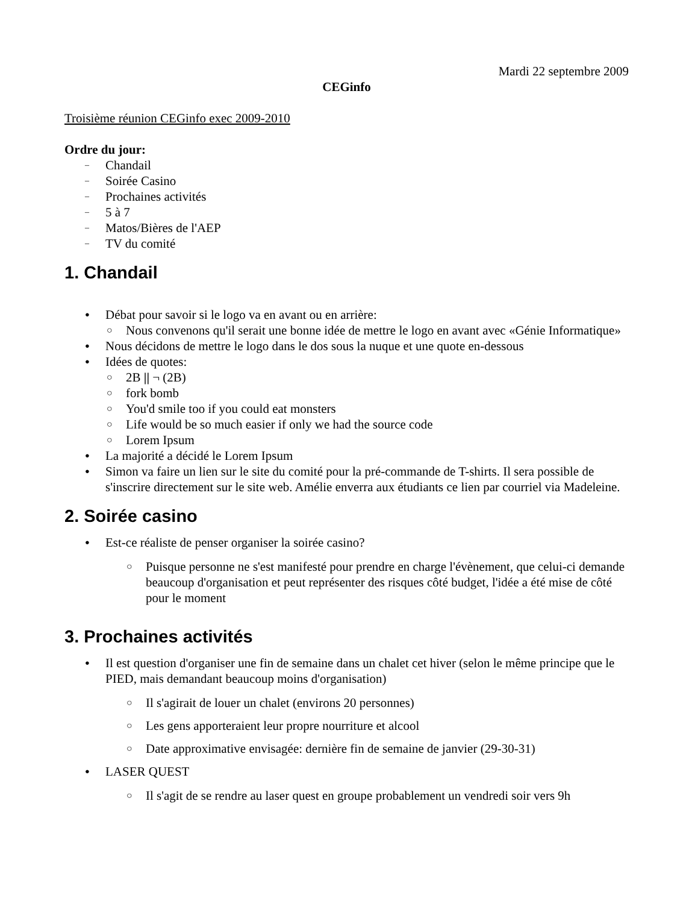Mardi 22 septembre 2009
CEGinfo
Troisième réunion CEGinfo exec 2009-2010
Ordre du jour:
Chandail
Soirée Casino
Prochaines activités
5 à 7
Matos/Bières de l'AEP
TV du comité
1. Chandail
Débat pour savoir si le logo va en avant ou en arrière:
Nous convenons qu'il serait une bonne idée de mettre le logo en avant avec «Génie Informatique»
Nous décidons de mettre le logo dans le dos sous la nuque et une quote en-dessous
Idées de quotes:
2B || ¬ (2B)
fork bomb
You'd smile too if you could eat monsters
Life would be so much easier if only we had the source code
Lorem Ipsum
La majorité a décidé le Lorem Ipsum
Simon va faire un lien sur le site du comité pour la pré-commande de T-shirts. Il sera possible de s'inscrire directement sur le site web. Amélie enverra aux étudiants ce lien par courriel via Madeleine.
2. Soirée casino
Est-ce réaliste de penser organiser la soirée casino?
Puisque personne ne s'est manifesté pour prendre en charge l'évènement, que celui-ci demande beaucoup d'organisation et peut représenter des risques côté budget, l'idée a été mise de côté pour le moment
3. Prochaines activités
Il est question d'organiser une fin de semaine dans un chalet cet hiver (selon le même principe que le PIED, mais demandant beaucoup moins d'organisation)
Il s'agirait de louer un chalet (environs 20 personnes)
Les gens apporteraient leur propre nourriture et alcool
Date approximative envisagée: dernière fin de semaine de janvier (29-30-31)
LASER QUEST
Il s'agit de se rendre au laser quest en groupe probablement un vendredi soir vers 9h